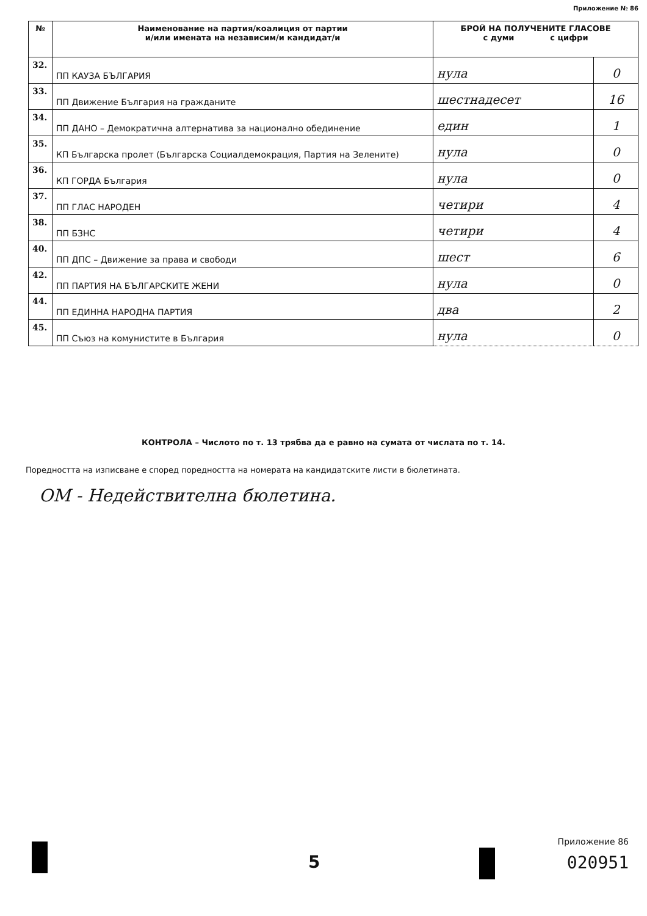Приложение № 86
| № | Наименование на партия/коалиция от партии и/или имената на независим/и кандидат/и | БРОЙ НА ПОЛУЧЕНИТЕ ГЛАСОВЕ с думи с цифри | |
| --- | --- | --- | --- |
| 32. | ПП КАУЗА БЪЛГАРИЯ | нула | 0 |
| 33. | ПП Движение България на гражданите | шестнадесет | 16 |
| 34. | ПП ДАНО – Демократична алтернатива за национално обединение | един | 1 |
| 35. | КП Българска пролет (Българска Социалдемокрация, Партия на Зелените) | нула | 0 |
| 36. | КП ГОРДА България | нула | 0 |
| 37. | ПП ГЛАС НАРОДЕН | четири | 4 |
| 38. | ПП БЗНС | четири | 4 |
| 40. | ПП ДПС – Движение за права и свободи | шест | 6 |
| 42. | ПП ПАРТИЯ НА БЪЛГАРСКИТЕ ЖЕНИ | нула | 0 |
| 44. | ПП ЕДИННА НАРОДНА ПАРТИЯ | два | 2 |
| 45. | ПП Съюз на комунистите в България | нула | 0 |
КОНТРОЛА – Числото по т. 13 трябва да е равно на сумата от числата по т. 14.
Поредността на изписване е според поредността на номерата на кандидатските листи в бюлетината.
ОМ - Недействителна бюлетина.
5
Приложение 86
020951